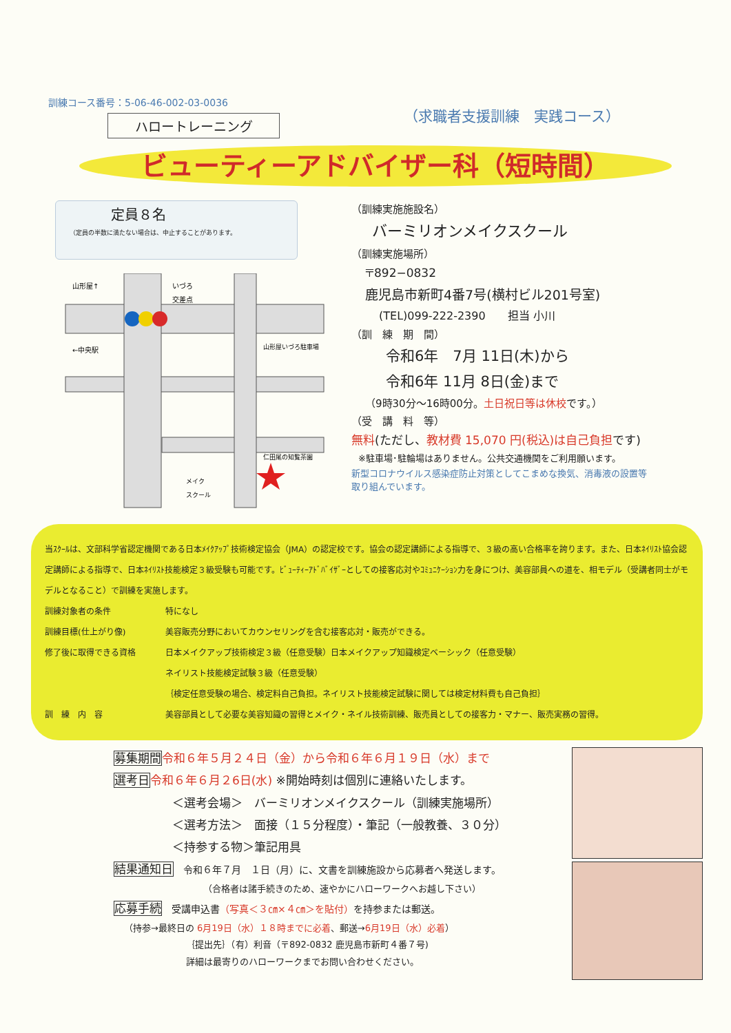訓練コース番号：5-06-46-002-03-0036
ハロートレーニング
（求職者支援訓練　実践コース）
ビューティーアドバイザー科（短時間）
定員８名
（定員の半数に満たない場合は、中止することがあります。
山形屋↑
いづろ
交差点
←中央駅
山形屋いづろ駐車場
仁田尾の知覧茶園
メイク
スクール
（訓練実施施設名）
バーミリオンメイクスクール
（訓練実施場所）
〒892−0832
鹿児島市新町4番7号(横村ビル201号室)
(TEL)099-222-2390　　担当 小川
（訓　練　期　間）
令和6年　7月 11日(木)から
令和6年 11月 8日(金)まで
（9時30分〜16時00分。土日祝日等は休校です。）
（受　講　料　等）
無料(ただし、教材費 15,070 円(税込)は自己負担です)
※駐車場･駐輪場はありません。公共交通機関をご利用願います。
新型コロナウイルス感染症防止対策としてこまめな換気、消毒液の設置等
取り組んでいます。
当ｽｸｰﾙは、文部科学省認定機関である日本ﾒｲｸｱｯﾌﾟ技術検定協会（JMA）の認定校です。協会の認定講師による指導で、３級の高い合格率を誇ります。また、日本ﾈｲﾘｽﾄ協会認定講師による指導で、日本ﾈｲﾘｽﾄ技能検定３級受験も可能です。ﾋﾞｭｰﾃｨｰｱﾄﾞﾊﾞｲｻﾞｰとしての接客応対やｺﾐｭﾆｹｰｼｮﾝ力を身につけ、美容部員への道を、相モデル（受講者同士がモデルとなること）で訓練を実施します。
訓練対象者の条件 特になし 訓練目標(仕上がり像) 美容販売分野においてカウンセリングを含む接客応対・販売ができる。 修了後に取得できる資格 日本メイクアップ技術検定３級（任意受験）日本メイクアップ知識検定ベーシック（任意受験）
ネイリスト技能検定試験３級（任意受験）
｛検定任意受験の場合、検定料自己負担。ネイリスト技能検定試験に関しては検定材料費も自己負担｝ 訓　練　内　容 美容部員として必要な美容知識の習得とメイク・ネイル技術訓練、販売員としての接客力・マナー、販売実務の習得。
募集期間 令和６年５月２４日（金）から令和６年６月１９日（水）まで
選考日 令和６年６月２6日(水) ※開始時刻は個別に連絡いたします。
＜選考会場＞　バーミリオンメイクスクール（訓練実施場所）
＜選考方法＞　面接（１５分程度）・筆記（一般教養、３０分）
＜持参する物＞筆記用具
結果通知日　令和６年７月　１日（月）に、文書を訓練施設から応募者へ発送します。
（合格者は諸手続きのため、速やかにハローワークへお越し下さい）
応募手続　受講申込書（写真＜３㎝×４㎝＞を貼付）を持参または郵送。
（持参→最終日の 6月19日（水）１８時までに必着、郵送→6月19日（水）必着）
｛提出先｝（有）利音（〒892-0832 鹿児島市新町４番７号)
詳細は最寄りのハローワークまでお問い合わせください。